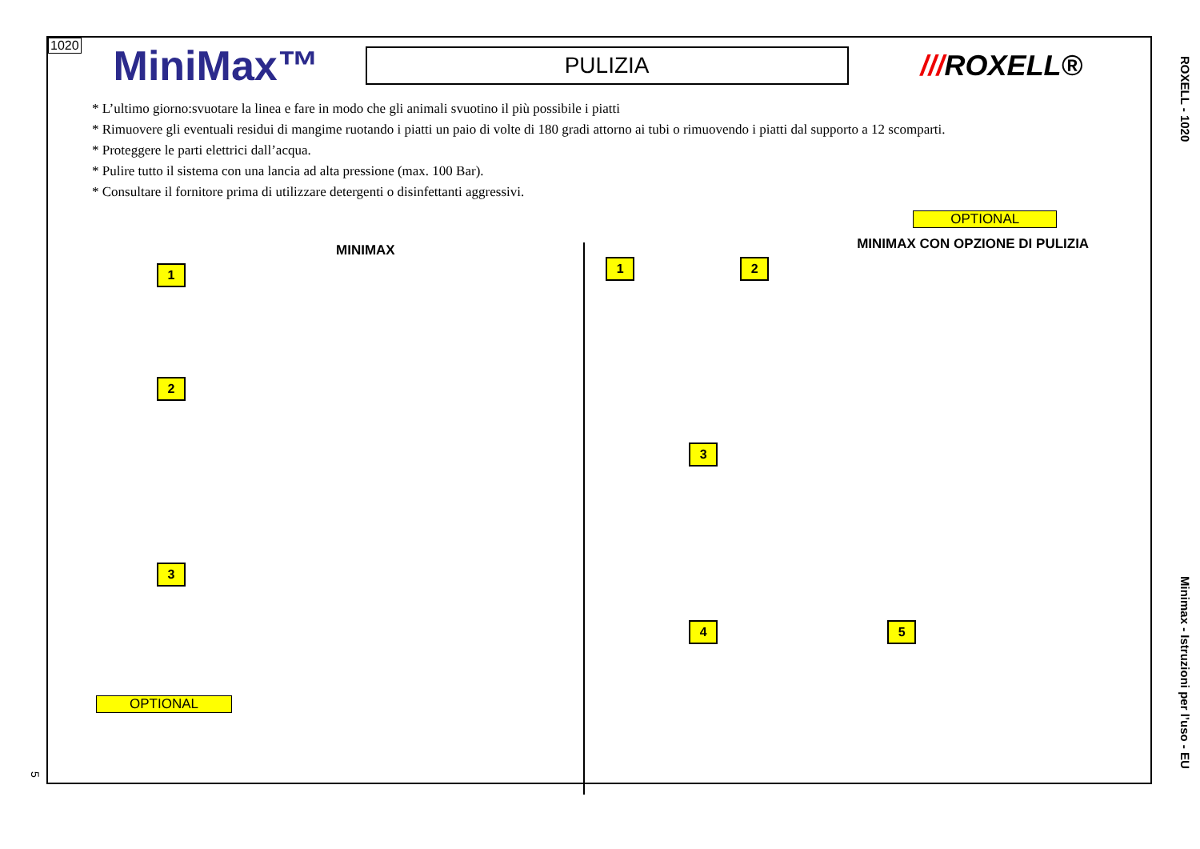1020 MiniMax™ PULIZIA ///ROXELL®
* L’ultimo giorno:svuotare la linea e fare in modo che gli animali svuotino il più possibile i piatti
* Rimuovere gli eventuali residui di mangime ruotando i piatti un paio di volte di 180 gradi attorno ai tubi o rimuovendo i piatti dal supporto a 12 scomparti.
* Proteggere le parti elettrici dall’acqua.
* Pulire tutto il sistema con una lancia ad alta pressione (max. 100 Bar).
* Consultare il fornitore prima di utilizzare detergenti o disinfettanti aggressivi.
MINIMAX
1 2 3
OPTIONAL
OPTIONAL
MINIMAX CON OPZIONE DI PULIZIA
1 2 3 4 5
ROXELL - 1020
Minimax - Istruzioni per l’uso - EU
5